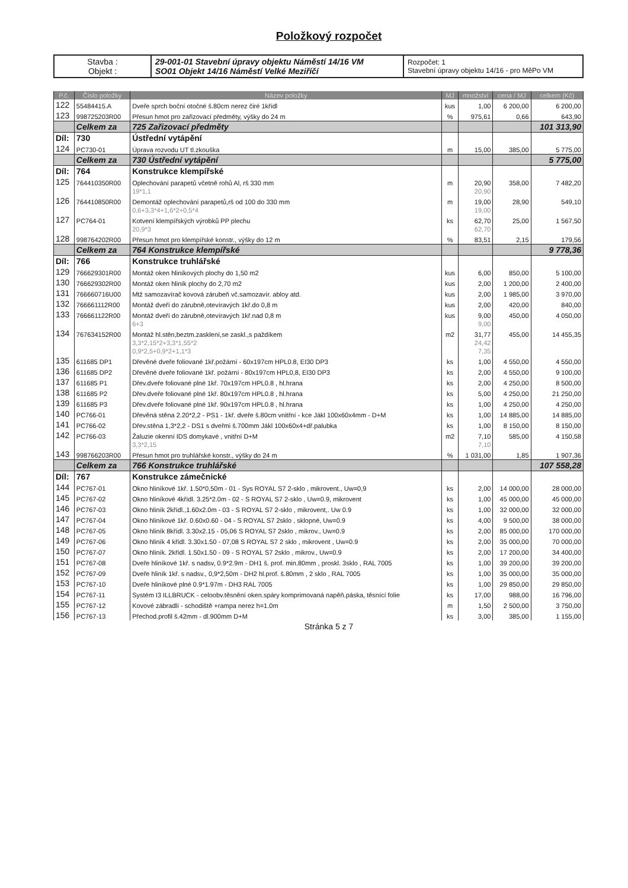Položkový rozpočet
| Stavba : Objekt : | 29-001-01 Stavební úpravy objektu Náměstí 14/16 VM SO01 Objekt 14/16 Náměstí Velké Meziříčí | Rozpočet: 1 Stavební úpravy objektu 14/16 - pro MěPo VM |
| P.č. | Číslo položky | Název položky | MJ | množství | cena / MJ | celkem (Kč) |
| --- | --- | --- | --- | --- | --- | --- |
| 122 | 55484415.A | Dveře sprch boční otočné š.80cm nerez čiré 1křídl | kus | 1,00 | 6 200,00 | 6 200,00 |
| 123 | 998725203R00 | Přesun hmot pro zařizovací předměty, výšky do 24 m | % | 975,61 | 0,66 | 643,90 |
| | Celkem za | 725 Zařizovací předměty | | | | 101 313,90 |
| Díl: | 730 | Ústřední vytápění | | | | |
| 124 | PC730-01 | Úprava rozvodu UT tl.zkouška | m | 15,00 | 385,00 | 5 775,00 |
| | Celkem za | 730 Ústřední vytápění | | | | 5 775,00 |
| Díl: | 764 | Konstrukce klempířské | | | | |
| 125 | 764410350R00 | Oplechování parapetů včetně rohů Al, rš 330 mm | m | 20,90 | 358,00 | 7 482,20 |
| | | 19*1,1 | | 20,90 | | |
| 126 | 764410850R00 | Demontáž oplechování parapetů,rš od 100 do 330 mm | m | 19,00 | 28,90 | 549,10 |
| | | 0,6+3,3*4+1,6*2+0,5*4 | | 19,00 | | |
| 127 | PC764-01 | Kotvení klempířských výrobků PP plechu | ks | 62,70 | 25,00 | 1 567,50 |
| | | 20,9*3 | | 62,70 | | |
| 128 | 998764202R00 | Přesun hmot pro klempířské konstr., výšky do 12 m | % | 83,51 | 2,15 | 179,56 |
| | Celkem za | 764 Konstrukce klempířské | | | | 9 778,36 |
| Díl: | 766 | Konstrukce truhlářské | | | | |
| 129 | 766629301R00 | Montáž oken hliníkových plochy do 1,50 m2 | kus | 6,00 | 850,00 | 5 100,00 |
| 130 | 766629302R00 | Montáž oken hliník plochy do 2,70 m2 | kus | 2,00 | 1 200,00 | 2 400,00 |
| 131 | 766660716U00 | Mtž samozavírač kovová zárubeň vč.samozavír. abloy atd. | kus | 2,00 | 1 985,00 | 3 970,00 |
| 132 | 766661112R00 | Montáž dveří do zárubně,otevíravých 1kř.do 0,8 m | kus | 2,00 | 420,00 | 840,00 |
| 133 | 766661122R00 | Montáž dveří do zárubně,otevíravých 1kř.nad 0,8 m | kus | 9,00 | 450,00 | 4 050,00 |
| | | 6+3 | | 9,00 | | |
| 134 | 767634152R00 | Montáž hl.stěn,beztm.zasklení,se zaskl.,s paždíkem | m2 | 31,77 | 455,00 | 14 455,35 |
| | | 3,3*2,15*2+3,3*1,55*2 | | 24,42 | | |
| | | 0,9*2,5+0,9*2+1,1*3 | | 7,35 | | |
| 135 | 611685 DP1 | Dřevěné dveře foliované 1kř.požární - 60x197cm HPL0.8, EI30 DP3 | ks | 1,00 | 4 550,00 | 4 550,00 |
| 136 | 611685 DP2 | Dřevěné dveře foliované 1kř. požární - 80x197cm HPL0,8, EI30 DP3 | ks | 2,00 | 4 550,00 | 9 100,00 |
| 137 | 611685 P1 | Dřev.dveře foliované plné 1kř. 70x197cm HPL0.8 , hl.hrana | ks | 2,00 | 4 250,00 | 8 500,00 |
| 138 | 611685 P2 | Dřev.dveře foliované plné 1kř. 80x197cm HPL0.8 , hl.hrana | ks | 5,00 | 4 250,00 | 21 250,00 |
| 139 | 611685 P3 | Dřev.dveře foliované plné 1kř. 90x197cm HPL0.8 , hl.hrana | ks | 1,00 | 4 250,00 | 4 250,00 |
| 140 | PC766-01 | Dřevěná stěna 2.20*2,2 - PS1 - 1kř. dveře š.80cm vnitřní - kce Jákl 100x60x4mm - D+M | ks | 1,00 | 14 885,00 | 14 885,00 |
| 141 | PC766-02 | Dřev.stěna 1,3*2,2 - DS1 s dveřmi š.700mm Jákl 100x60x4+dř.palubka | ks | 1,00 | 8 150,00 | 8 150,00 |
| 142 | PC766-03 | Žaluzie okenní IDS domykavé , vnitřní D+M | m2 | 7,10 | 585,00 | 4 150,58 |
| | | 3,3*2,15 | | 7,10 | | |
| 143 | 998766203R00 | Přesun hmot pro truhlářské konstr., výšky do 24 m | % | 1 031,00 | 1,85 | 1 907,36 |
| | Celkem za | 766 Konstrukce truhlářské | | | | 107 558,28 |
| Díl: | 767 | Konstrukce zámečnické | | | | |
| 144 | PC767-01 | Okno hliníkové 1kř. 1.50*0,50m - 01 - Sys ROYAL S7 2-sklo , mikrovent., Uw=0,9 | ks | 2,00 | 14 000,00 | 28 000,00 |
| 145 | PC767-02 | Okno hliníkové 4křídl. 3.25*2.0m - 02 - S ROYAL S7 2-sklo , Uw=0.9, mikrovent | ks | 1,00 | 45 000,00 | 45 000,00 |
| 146 | PC767-03 | Okno hliník 2křídl.,1.60x2.0m - 03 - S ROYAL S7 2-sklo , mikrovent,. Uw 0.9 | ks | 1,00 | 32 000,00 | 32 000,00 |
| 147 | PC767-04 | Okno hliníkové 1kř. 0.60x0.60 - 04 - S ROYAL S7 2sklo , sklopné, Uw=0.9 | ks | 4,00 | 9 500,00 | 38 000,00 |
| 148 | PC767-05 | Okno hliník 8křídl. 3.30x2.15 - 05,06 S ROYAL S7 2sklo , mikrov., Uw=0.9 | ks | 2,00 | 85 000,00 | 170 000,00 |
| 149 | PC767-06 | Okno hliník 4 křídl. 3.30x1.50 - 07,08 S ROYAL S7 2 sklo , mikrovent , Uw=0.9 | ks | 2,00 | 35 000,00 | 70 000,00 |
| 150 | PC767-07 | Okno hliník. 2křídl. 1.50x1.50 - 09 - S ROYAL S7 2sklo , mikrov., Uw=0.9 | ks | 2,00 | 17 200,00 | 34 400,00 |
| 151 | PC767-08 | Dveře hliníkové 1kř. s nadsv, 0.9*2.9m - DH1 š. prof. min.80mm , proskl. 3sklo , RAL 7005 | ks | 1,00 | 39 200,00 | 39 200,00 |
| 152 | PC767-09 | Dveře hliník 1kř. s nadsv., 0,9*2,50m - DH2 hl.prof. š.80mm , 2 sklo , RAL 7005 | ks | 1,00 | 35 000,00 | 35 000,00 |
| 153 | PC767-10 | Dveře hliníkové plné 0.9*1.97m - DH3 RAL 7005 | ks | 1,00 | 29 850,00 | 29 850,00 |
| 154 | PC767-11 | Systém I3 ILLBRUCK - celoobv.těsnění oken.spáry komprimovaná napěň.páska, těsnící folie | ks | 17,00 | 988,00 | 16 796,00 |
| 155 | PC767-12 | Kovové zábradlí - schodiště +rampa nerez h=1.0m | m | 1,50 | 2 500,00 | 3 750,00 |
| 156 | PC767-13 | Přechod.profil š.42mm - dl.900mm D+M | ks | 3,00 | 385,00 | 1 155,00 |
Stránka 5 z 7